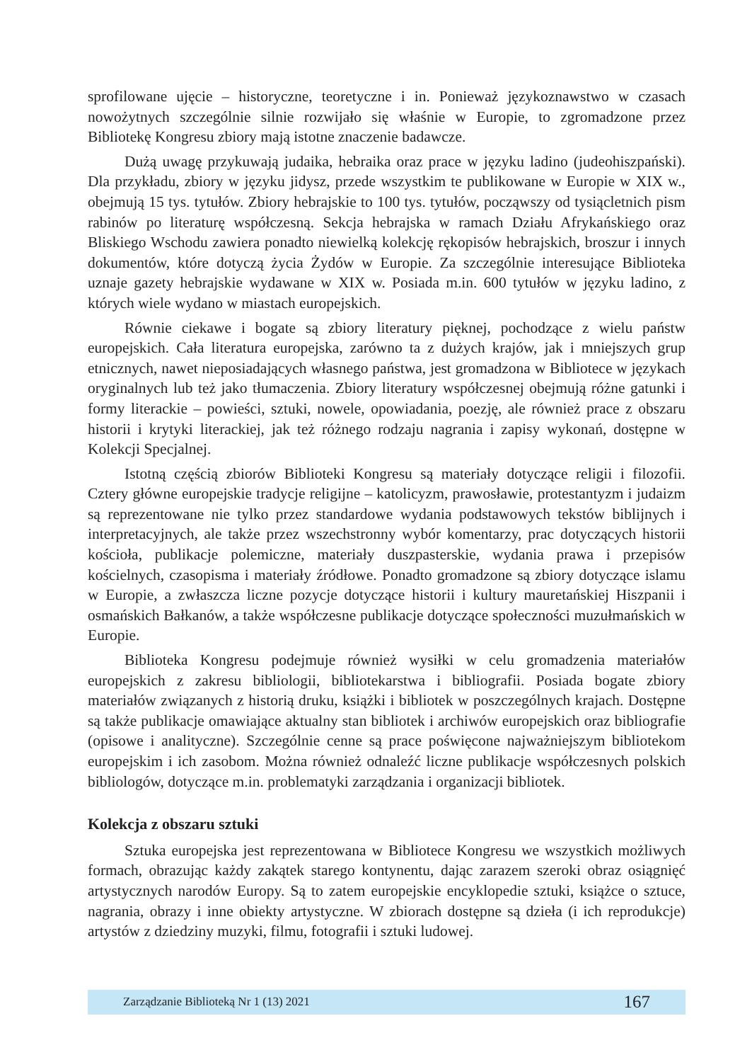sprofilowane ujęcie – historyczne, teoretyczne i in. Ponieważ językoznawstwo w czasach nowożytnych szczególnie silnie rozwijało się właśnie w Europie, to zgromadzone przez Bibliotekę Kongresu zbiory mają istotne znaczenie badawcze.
Dużą uwagę przykuwają judaika, hebraika oraz prace w języku ladino (judeohiszpański). Dla przykładu, zbiory w języku jidysz, przede wszystkim te publikowane w Europie w XIX w., obejmują 15 tys. tytułów. Zbiory hebrajskie to 100 tys. tytułów, począwszy od tysiącletnich pism rabinów po literaturę współczesną. Sekcja hebrajska w ramach Działu Afrykańskiego oraz Bliskiego Wschodu zawiera ponadto niewielką kolekcję rękopisów hebrajskich, broszur i innych dokumentów, które dotyczą życia Żydów w Europie. Za szczególnie interesujące Biblioteka uznaje gazety hebrajskie wydawane w XIX w. Posiada m.in. 600 tytułów w języku ladino, z których wiele wydano w miastach europejskich.
Równie ciekawe i bogate są zbiory literatury pięknej, pochodzące z wielu państw europejskich. Cała literatura europejska, zarówno ta z dużych krajów, jak i mniejszych grup etnicznych, nawet nieposiadających własnego państwa, jest gromadzona w Bibliotece w językach oryginalnych lub też jako tłumaczenia. Zbiory literatury współczesnej obejmują różne gatunki i formy literackie – powieści, sztuki, nowele, opowiadania, poezję, ale również prace z obszaru historii i krytyki literackiej, jak też różnego rodzaju nagrania i zapisy wykonań, dostępne w Kolekcji Specjalnej.
Istotną częścią zbiorów Biblioteki Kongresu są materiały dotyczące religii i filozofii. Cztery główne europejskie tradycje religijne – katolicyzm, prawosławie, protestantyzm i judaizm są reprezentowane nie tylko przez standardowe wydania podstawowych tekstów biblijnych i interpretacyjnych, ale także przez wszechstronny wybór komentarzy, prac dotyczących historii kościoła, publikacje polemiczne, materiały duszpasterskie, wydania prawa i przepisów kościelnych, czasopisma i materiały źródłowe. Ponadto gromadzone są zbiory dotyczące islamu w Europie, a zwłaszcza liczne pozycje dotyczące historii i kultury mauretańskiej Hiszpanii i osmańskich Bałkanów, a także współczesne publikacje dotyczące społeczności muzułmańskich w Europie.
Biblioteka Kongresu podejmuje również wysiłki w celu gromadzenia materiałów europejskich z zakresu bibliologii, bibliotekarstwa i bibliografii. Posiada bogate zbiory materiałów związanych z historią druku, książki i bibliotek w poszczególnych krajach. Dostępne są także publikacje omawiające aktualny stan bibliotek i archiwów europejskich oraz bibliografie (opisowe i analityczne). Szczególnie cenne są prace poświęcone najważniejszym bibliotekom europejskim i ich zasobom. Można również odnaleźć liczne publikacje współczesnych polskich bibliologów, dotyczące m.in. problematyki zarządzania i organizacji bibliotek.
Kolekcja z obszaru sztuki
Sztuka europejska jest reprezentowana w Bibliotece Kongresu we wszystkich możliwych formach, obrazując każdy zakątek starego kontynentu, dając zarazem szeroki obraz osiągnięć artystycznych narodów Europy. Są to zatem europejskie encyklopedie sztuki, książce o sztuce, nagrania, obrazy i inne obiekty artystyczne. W zbiorach dostępne są dzieła (i ich reprodukcje) artystów z dziedziny muzyki, filmu, fotografii i sztuki ludowej.
Zarządzanie Biblioteką Nr 1 (13) 2021 167